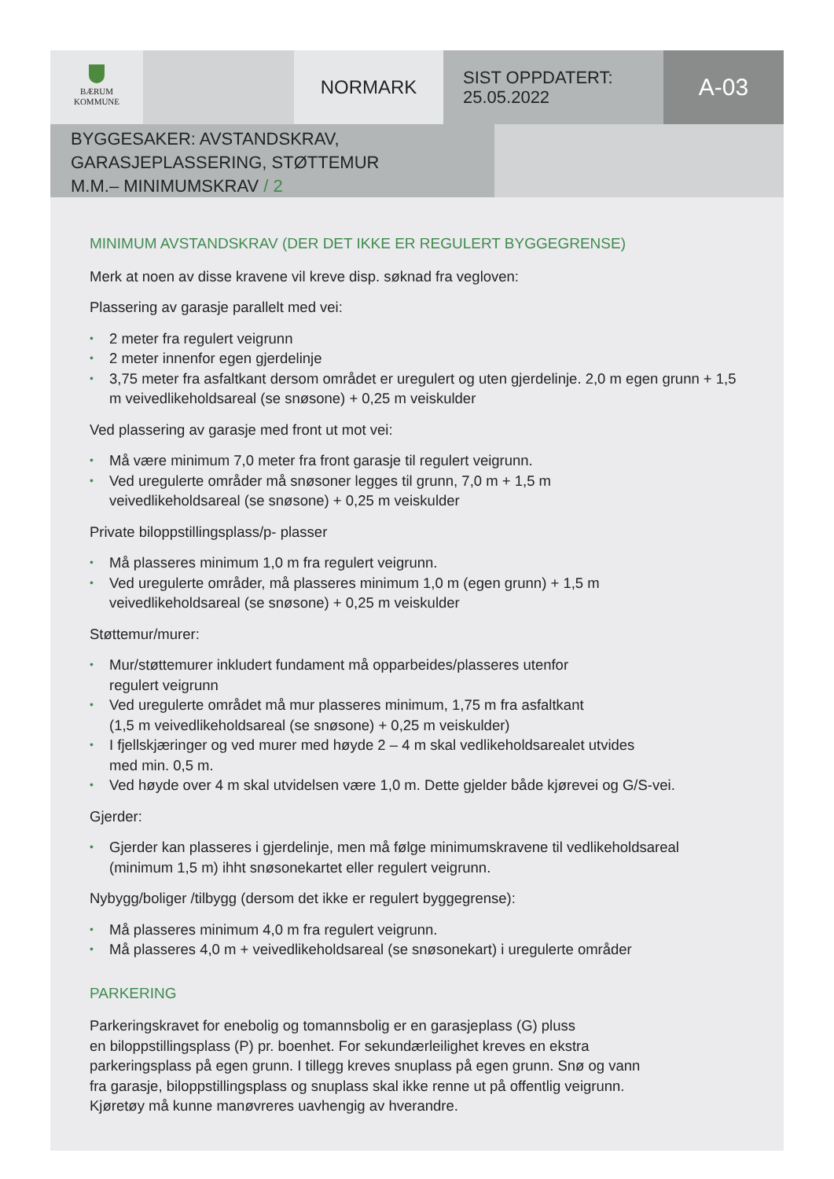BÆRUM
KOMMUNE
NORMARK
SIST OPPDATERT:
25.05.2022
A-03
BYGGESAKER: AVSTANDSKRAV,
GARASJEPLASSERING, STØTTEMUR
M.M.– MINIMUMSKRAV / 2
MINIMUM AVSTANDSKRAV (DER DET IKKE ER REGULERT BYGGEGRENSE)
Merk at noen av disse kravene vil kreve disp. søknad fra vegloven:
Plassering av garasje parallelt med vei:
• 2 meter fra regulert veigrunn
• 2 meter innenfor egen gjerdelinje
• 3,75 meter fra asfaltkant dersom området er uregulert og uten gjerdelinje. 2,0 m egen grunn + 1,5 m veivedlikeholdsareal (se snøsone) + 0,25 m veiskulder
Ved plassering av garasje med front ut mot vei:
• Må være minimum 7,0 meter fra front garasje til regulert veigrunn.
• Ved uregulerte områder må snøsoner legges til grunn, 7,0 m + 1,5 m
veivedlikeholdsareal (se snøsone) + 0,25 m veiskulder
Private biloppstillingsplass/p- plasser
• Må plasseres minimum 1,0 m fra regulert veigrunn.
• Ved uregulerte områder, må plasseres minimum 1,0 m (egen grunn) + 1,5 m
veivedlikeholdsareal (se snøsone) + 0,25 m veiskulder
Støttemur/murer:
• Mur/støttemurer inkludert fundament må opparbeides/plasseres utenfor
regulert veigrunn
• Ved uregulerte området må mur plasseres minimum, 1,75 m fra asfaltkant
(1,5 m veivedlikeholdsareal (se snøsone) + 0,25 m veiskulder)
• I fjellskjæringer og ved murer med høyde 2 – 4 m skal vedlikeholdsarealet utvides
med min. 0,5 m.
• Ved høyde over 4 m skal utvidelsen være 1,0 m. Dette gjelder både kjørevei og G/S-vei.
Gjerder:
• Gjerder kan plasseres i gjerdelinje, men må følge minimumskravene til vedlikeholdsareal
(minimum 1,5 m) ihht snøsonekartet eller regulert veigrunn.
Nybygg/boliger /tilbygg (dersom det ikke er regulert byggegrense):
• Må plasseres minimum 4,0 m fra regulert veigrunn.
• Må plasseres 4,0 m + veivedlikeholdsareal (se snøsonekart) i uregulerte områder
PARKERING
Parkeringskravet for enebolig og tomannsbolig er en garasjeplass (G) pluss
en biloppstillingsplass (P) pr. boenhet. For sekundærleilighet kreves en ekstra
parkeringsplass på egen grunn. I tillegg kreves snuplass på egen grunn. Snø og vann
fra garasje, biloppstillingsplass og snuplass skal ikke renne ut på offentlig veigrunn.
Kjøretøy må kunne manøvreres uavhengig av hverandre.